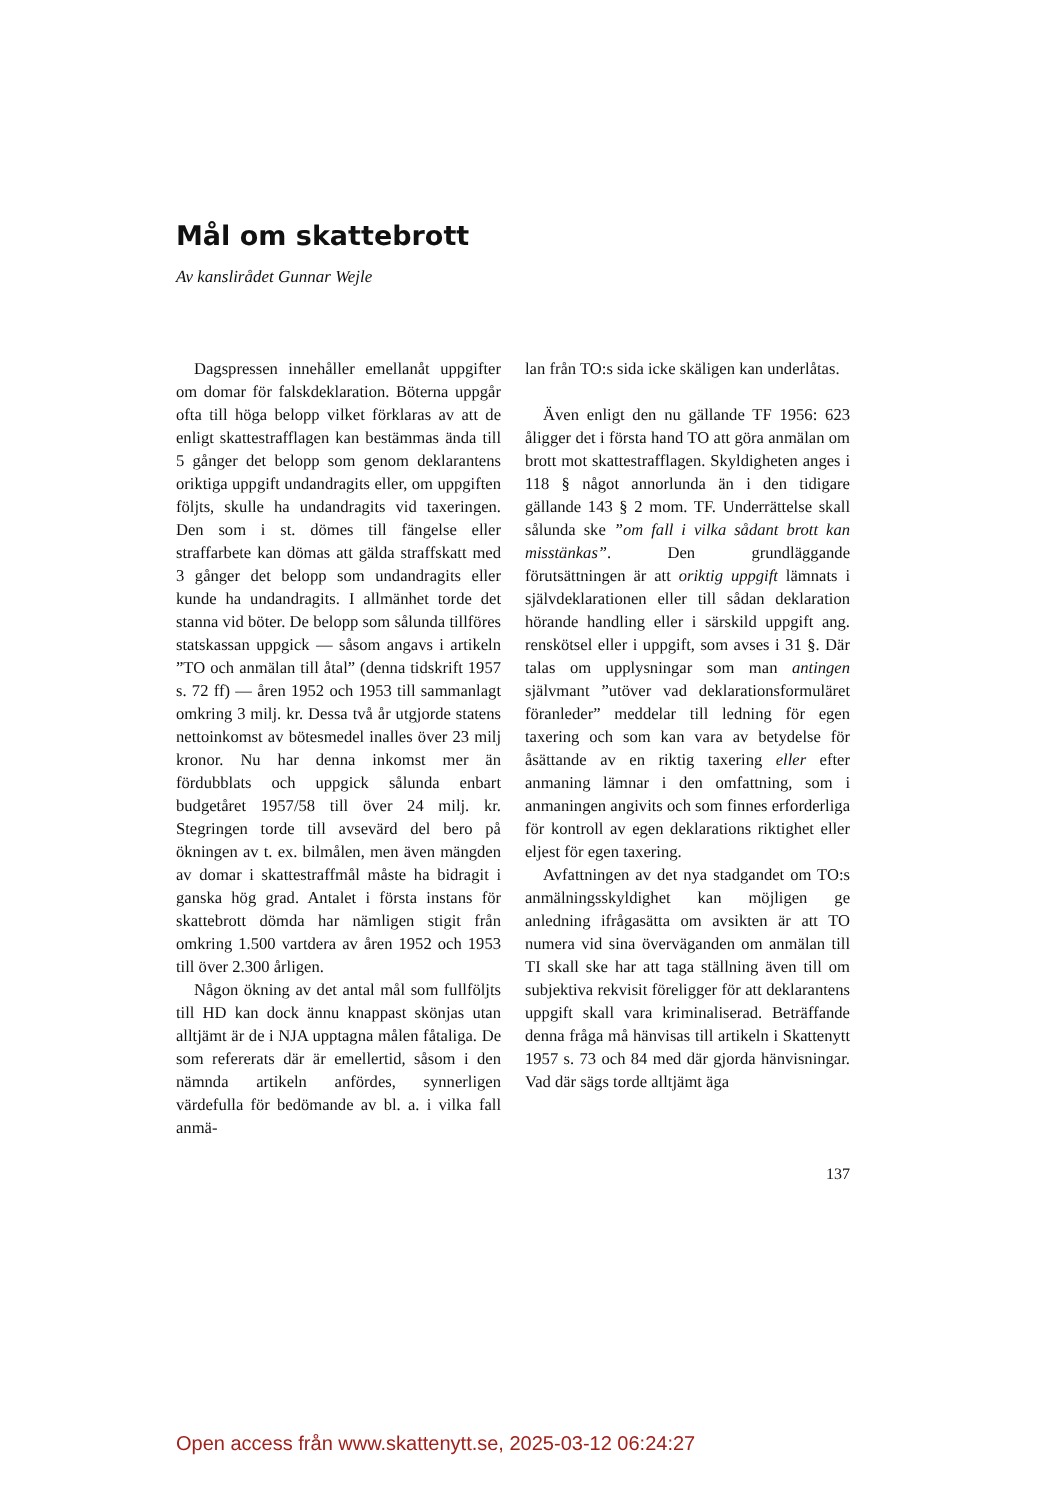Mål om skattebrott
Av kanslirådet Gunnar Wejle
Dagspressen innehåller emellanåt uppgifter om domar för falskdeklaration. Böterna uppgår ofta till höga belopp vilket förklaras av att de enligt skattestrafflagen kan bestämmas ända till 5 gånger det belopp som genom deklarantens oriktiga uppgift undandragits eller, om uppgiften följts, skulle ha undandragits vid taxeringen. Den som i st. dömes till fängelse eller straffarbete kan dömas att gälda straffskatt med 3 gånger det belopp som undandragits eller kunde ha undandragits. I allmänhet torde det stanna vid böter. De belopp som sålunda tillföres statskassan uppgick — såsom angavs i artikeln ”TO och anmälan till åtal” (denna tidskrift 1957 s. 72 ff) — åren 1952 och 1953 till sammanlagt omkring 3 milj. kr. Dessa två år utgjorde statens nettoinkomst av bötesmedel inalles över 23 milj kronor. Nu har denna inkomst mer än fördubblats och uppgick sålunda enbart budgetåret 1957/58 till över 24 milj. kr. Stegringen torde till avsevärd del bero på ökningen av t. ex. bilmålen, men även mängden av domar i skattestraffmål måste ha bidragit i ganska hög grad. Antalet i första instans för skattebrott dömda har nämligen stigit från omkring 1.500 vartdera av åren 1952 och 1953 till över 2.300 årligen.
Någon ökning av det antal mål som fullföljts till HD kan dock ännu knappast skönjas utan alltjämt är de i NJA upptagna målen fåtaliga. De som refererats där är emellertid, såsom i den nämnda artikeln anfördes, synnerligen värdefulla för bedömande av bl. a. i vilka fall anmä-
lan från TO:s sida icke skäligen kan underlåtas.
Även enligt den nu gällande TF 1956: 623 åligger det i första hand TO att göra anmälan om brott mot skattestrafflagen. Skyldigheten anges i 118 § något annorlunda än i den tidigare gällande 143 § 2 mom. TF. Underrättelse skall sålunda ske ”om fall i vilka sådant brott kan misstänkas”. Den grundläggande förutsättningen är att oriktig uppgift lämnats i självdeklarationen eller till sådan deklaration hörande handling eller i särskild uppgift ang. renskötsel eller i uppgift, som avses i 31 §. Där talas om upplysningar som man antingen självmant ”utöver vad deklarationsformuläret föranleder” meddelar till ledning för egen taxering och som kan vara av betydelse för åsättande av en riktig taxering eller efter anmaning lämnar i den omfattning, som i anmaningen angivits och som finnes erforderliga för kontroll av egen deklarations riktighet eller eljest för egen taxering.
Avfattningen av det nya stadgandet om TO:s anmälningsskyldighet kan möjligen ge anledning ifrågasätta om avsikten är att TO numera vid sina överväganden om anmälan till TI skall ske har att taga ställning även till om subjektiva rekvisit föreligger för att deklarantens uppgift skall vara kriminaliserad. Beträffande denna fråga må hänvisas till artikeln i Skattenytt 1957 s. 73 och 84 med där gjorda hänvisningar. Vad där sägs torde alltjämt äga
137
Open access från www.skattenytt.se, 2025-03-12 06:24:27